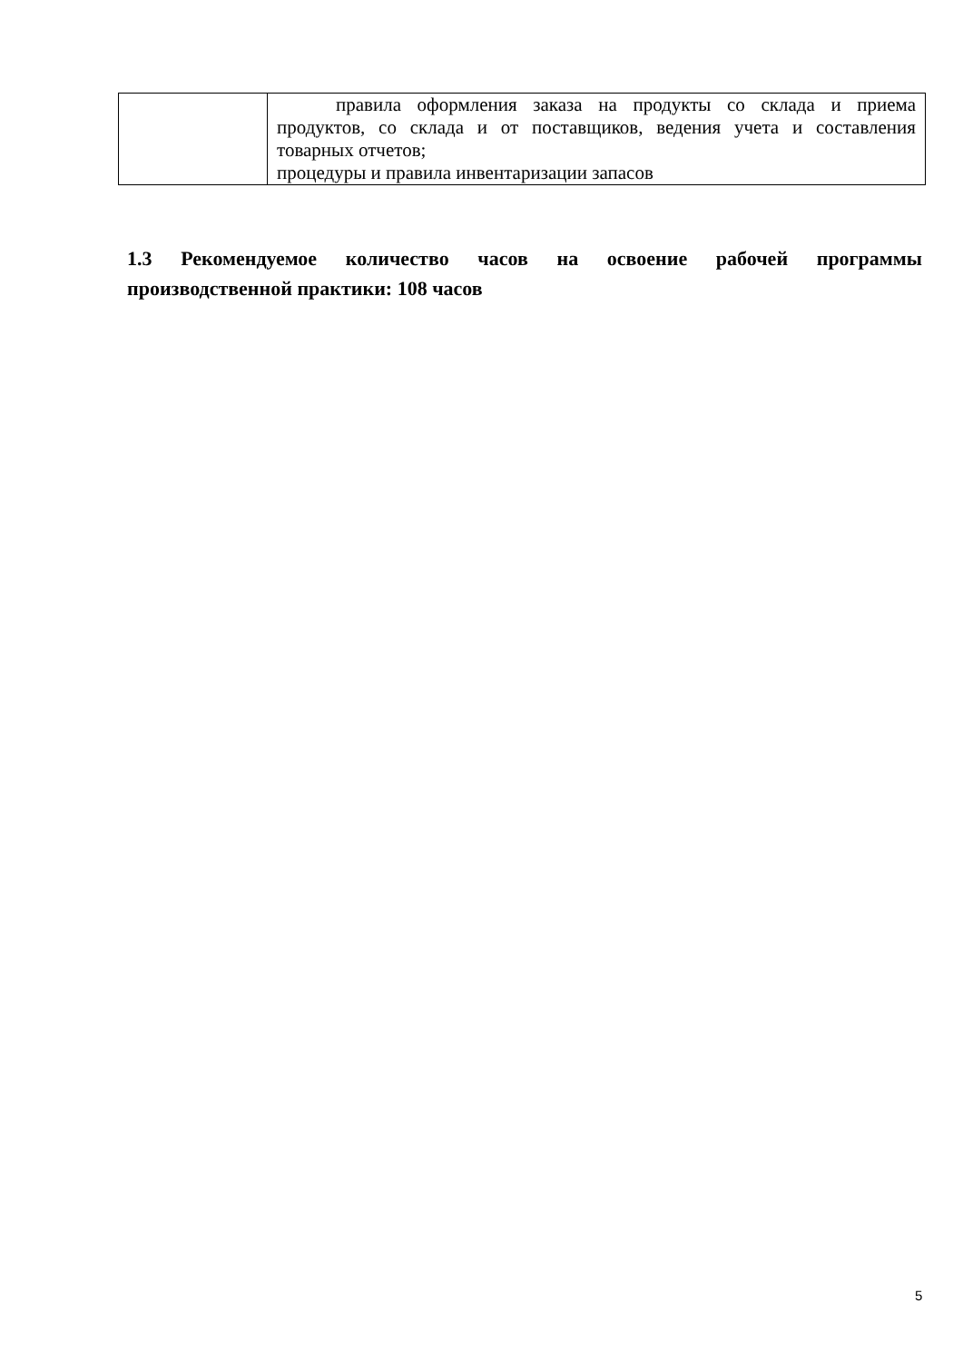| | правила оформления заказа на продукты со склада и приема продуктов, со склада и от поставщиков, ведения учета и составления товарных отчетов; процедуры и правила инвентаризации запасов |
1.3 Рекомендуемое количество часов на освоение рабочей программы производственной практики: 108 часов
5